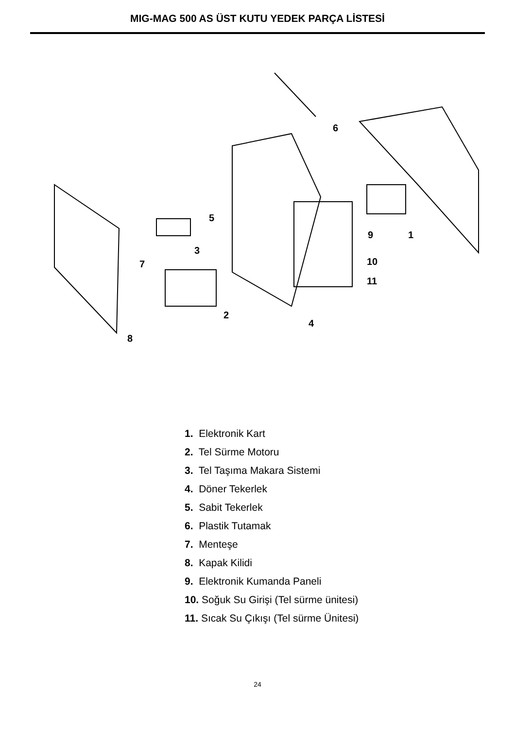MIG-MAG 500 AS ÜST KUTU YEDEK PARÇA LİSTESİ
6
1
9
5
3
10
11
7
2
4
8
1. Elektronik Kart
2. Tel Sürme Motoru
3. Tel Taşıma Makara Sistemi
4. Döner Tekerlek
5. Sabit Tekerlek
6. Plastik Tutamak
7. Menteşe
8. Kapak Kilidi
9. Elektronik Kumanda Paneli
10. Soğuk Su Girişi (Tel sürme ünitesi)
11. Sıcak Su Çıkışı (Tel sürme Ünitesi)
24